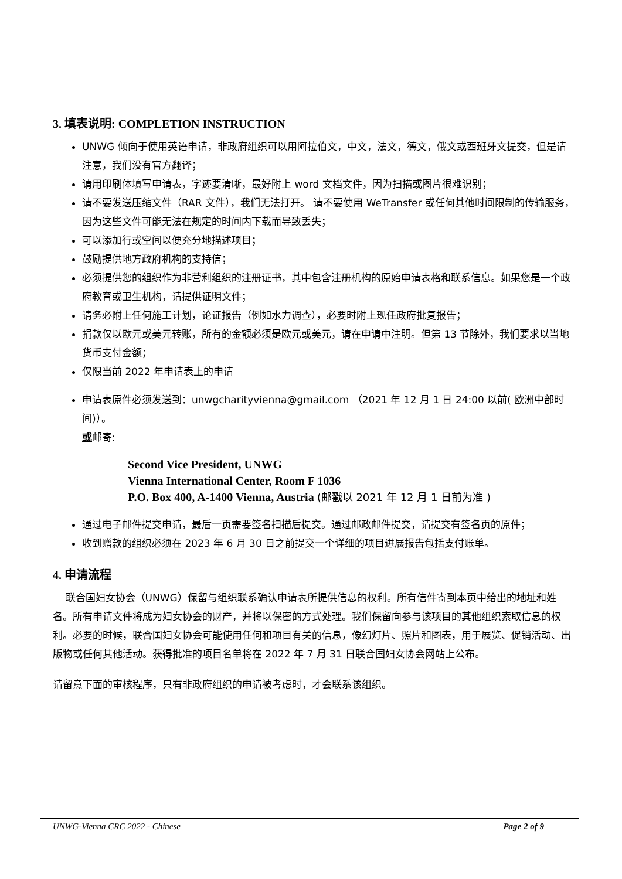3. 填表说明: COMPLETION INSTRUCTION
UNWG 倾向于使用英语申请，非政府组织可以用阿拉伯文，中文，法文，德文，俄文或西班牙文提交，但是请注意，我们没有官方翻译；
请用印刷体填写申请表，字迹要清晰，最好附上 word 文档文件，因为扫描或图片很难识别；
请不要发送压缩文件（RAR 文件），我们无法打开。 请不要使用 WeTransfer 或任何其他时间限制的传输服务，因为这些文件可能无法在规定的时间内下载而导致丢失；
可以添加行或空间以便充分地描述项目；
鼓励提供地方政府机构的支持信；
必须提供您的组织作为非营利组织的注册证书，其中包含注册机构的原始申请表格和联系信息。如果您是一个政府教育或卫生机构，请提供证明文件；
请务必附上任何施工计划，论证报告（例如水力调查），必要时附上现任政府批复报告；
捐款仅以欧元或美元转账，所有的金额必须是欧元或美元，请在申请中注明。但第 13 节除外，我们要求以当地货币支付金额；
仅限当前 2022 年申请表上的申请
申请表原件必须发送到：unwgcharityvienna@gmail.com （2021 年 12 月 1 日 24:00 以前( 欧洲中部时间)）。
或邮寄:
Second Vice President, UNWG
Vienna International Center, Room F 1036
P.O. Box 400, A-1400 Vienna, Austria (邮戳以 2021 年 12 月 1 日前为准 )
通过电子邮件提交申请，最后一页需要签名扫描后提交。通过邮政邮件提交，请提交有签名页的原件；
收到赠款的组织必须在 2023 年 6 月 30 日之前提交一个详细的项目进展报告包括支付账单。
4. 申请流程
联合国妇女协会（UNWG）保留与组织联系确认申请表所提供信息的权利。所有信件寄到本页中给出的地址和姓名。所有申请文件将成为妇女协会的财产，并将以保密的方式处理。我们保留向参与该项目的其他组织索取信息的权利。必要的时候，联合国妇女协会可能使用任何和项目有关的信息，像幻灯片、照片和图表，用于展览、促销活动、出版物或任何其他活动。获得批准的项目名单将在 2022 年 7 月 31 日联合国妇女协会网站上公布。
请留意下面的审核程序，只有非政府组织的申请被考虑时，才会联系该组织。
UNWG-Vienna CRC 2022 - Chinese Page 2 of 9